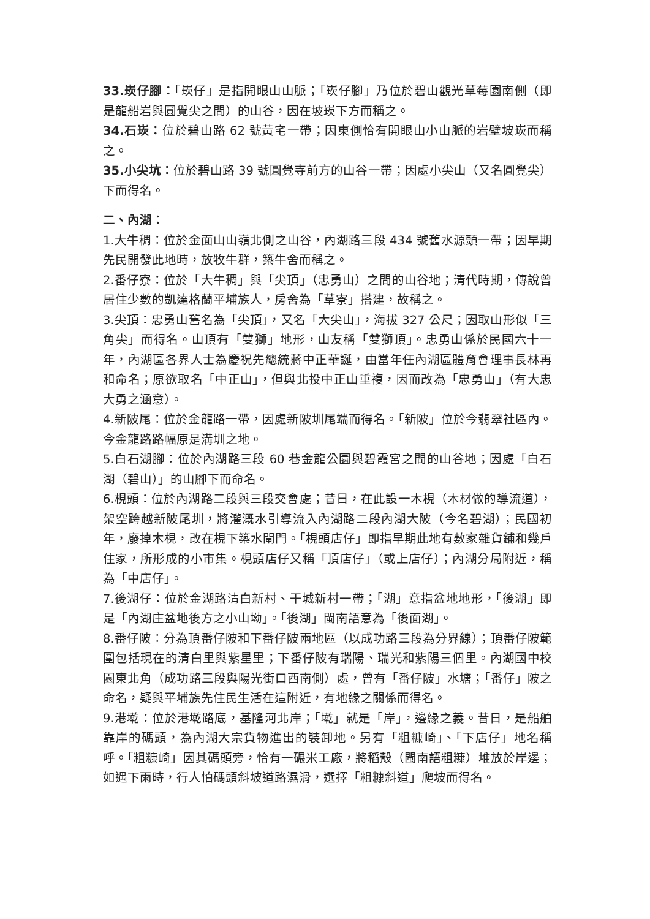33.崁仔腳：「崁仔」是指開眼山山脈；「崁仔腳」乃位於碧山觀光草莓園南側（即是龍船岩與圓覺尖之間）的山谷，因在坡崁下方而稱之。
34.石崁：位於碧山路 62 號黃宅一帶；因東側恰有開眼山小山脈的岩壁坡崁而稱之。
35.小尖坑：位於碧山路 39 號圓覺寺前方的山谷一帶；因處小尖山（又名圓覺尖）下而得名。
二、內湖：
1.大牛稠：位於金面山山嶺北側之山谷，內湖路三段 434 號舊水源頭一帶；因早期先民開發此地時，放牧牛群，築牛舍而稱之。
2.番仔寮：位於「大牛稠」與「尖頂」（忠勇山）之間的山谷地；清代時期，傳說曾居住少數的凱達格蘭平埔族人，房舍為「草寮」搭建，故稱之。
3.尖頂：忠勇山舊名為「尖頂」，又名「大尖山」，海拔 327 公尺；因取山形似「三角尖」而得名。山頂有「雙獅」地形，山友稱「雙獅頂」。忠勇山係於民國六十一年，內湖區各界人士為慶祝先總統蔣中正華誕，由當年任內湖區體育會理事長林再和命名；原欲取名「中正山」，但與北投中正山重複，因而改為「忠勇山」（有大忠大勇之涵意）。
4.新陂尾：位於金龍路一帶，因處新陂圳尾端而得名。「新陂」位於今翡翠社區內。今金龍路路幅原是溝圳之地。
5.白石湖腳：位於內湖路三段 60 巷金龍公園與碧霞宮之間的山谷地；因處「白石湖（碧山）」的山腳下而命名。
6.梘頭：位於內湖路二段與三段交會處；昔日，在此設一木梘（木材做的導流道），架空跨越新陂尾圳，將灌溉水引導流入內湖路二段內湖大陂（今名碧湖）；民國初年，廢掉木梘，改在梘下築水閘門。「梘頭店仔」即指早期此地有數家雜貨鋪和幾戶住家，所形成的小市集。梘頭店仔又稱「頂店仔」（或上店仔）；內湖分局附近，稱為「中店仔」。
7.後湖仔：位於金湖路清白新村、干城新村一帶；「湖」意指盆地地形，「後湖」即是「內湖庄盆地後方之小山坳」。「後湖」閩南語意為「後面湖」。
8.番仔陂：分為頂番仔陂和下番仔陂兩地區（以成功路三段為分界線）；頂番仔陂範圍包括現在的清白里與紫星里；下番仔陂有瑞陽、瑞光和紫陽三個里。內湖國中校園東北角（成功路三段與陽光街口西南側）處，曾有「番仔陂」水塘；「番仔」陂之命名，疑與平埔族先住民生活在這附近，有地緣之關係而得名。
9.港墘：位於港墘路底，基隆河北岸；「墘」就是「岸」，邊緣之義。昔日，是船舶靠岸的碼頭，為內湖大宗貨物進出的裝卸地。另有「粗糠崎」、「下店仔」地名稱呼。「粗糠崎」因其碼頭旁，恰有一碾米工廠，將稻殼（閩南語粗糠）堆放於岸邊；如遇下雨時，行人怕碼頭斜坡道路濕滑，選擇「粗糠斜道」爬坡而得名。